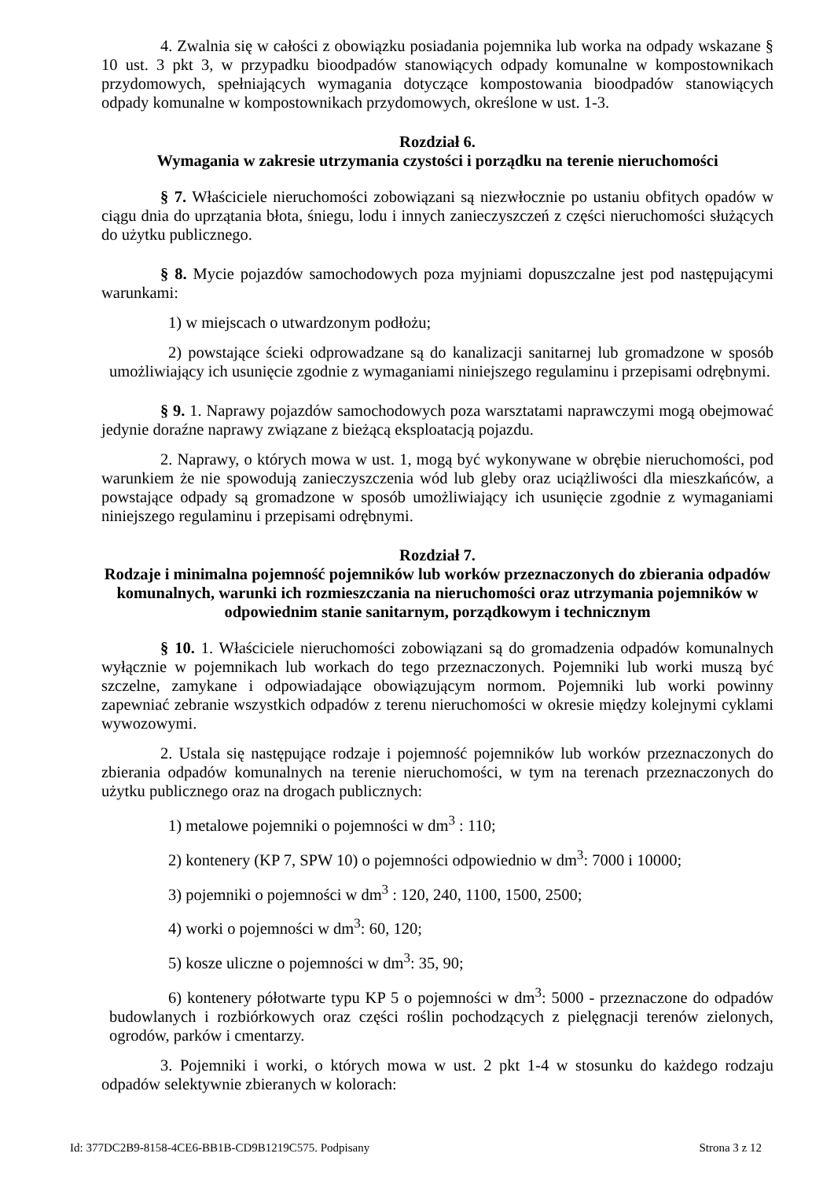4. Zwalnia się w całości z obowiązku posiadania pojemnika lub worka na odpady wskazane § 10 ust. 3 pkt 3, w przypadku bioodpadów stanowiących odpady komunalne w kompostownikach przydomowych, spełniających wymagania dotyczące kompostowania bioodpadów stanowiących odpady komunalne w kompostownikach przydomowych, określone w ust. 1-3.
Rozdział 6.
Wymagania w zakresie utrzymania czystości i porządku na terenie nieruchomości
§ 7. Właściciele nieruchomości zobowiązani są niezwłocznie po ustaniu obfitych opadów w ciągu dnia do uprzątania błota, śniegu, lodu i innych zanieczyszczeń z części nieruchomości służących do użytku publicznego.
§ 8. Mycie pojazdów samochodowych poza myjniami dopuszczalne jest pod następującymi warunkami:
1) w miejscach o utwardzonym podłożu;
2) powstające ścieki odprowadzane są do kanalizacji sanitarnej lub gromadzone w sposób umożliwiający ich usunięcie zgodnie z wymaganiami niniejszego regulaminu i przepisami odrębnymi.
§ 9. 1. Naprawy pojazdów samochodowych poza warsztatami naprawczymi mogą obejmować jedynie doraźne naprawy związane z bieżącą eksploatacją pojazdu.
2. Naprawy, o których mowa w ust. 1, mogą być wykonywane w obrębie nieruchomości, pod warunkiem że nie spowodują zanieczyszczenia wód lub gleby oraz uciążliwości dla mieszkańców, a powstające odpady są gromadzone w sposób umożliwiający ich usunięcie zgodnie z wymaganiami niniejszego regulaminu i przepisami odrębnymi.
Rozdział 7.
Rodzaje i minimalna pojemność pojemników lub worków przeznaczonych do zbierania odpadów komunalnych, warunki ich rozmieszczania na nieruchomości oraz utrzymania pojemników w odpowiednim stanie sanitarnym, porządkowym i technicznym
§ 10. 1. Właściciele nieruchomości zobowiązani są do gromadzenia odpadów komunalnych wyłącznie w pojemnikach lub workach do tego przeznaczonych. Pojemniki lub worki muszą być szczelne, zamykane i odpowiadające obowiązującym normom. Pojemniki lub worki powinny zapewniać zebranie wszystkich odpadów z terenu nieruchomości w okresie między kolejnymi cyklami wywozowymi.
2. Ustala się następujące rodzaje i pojemność pojemników lub worków przeznaczonych do zbierania odpadów komunalnych na terenie nieruchomości, w tym na terenach przeznaczonych do użytku publicznego oraz na drogach publicznych:
1) metalowe pojemniki o pojemności w dm<sup>3</sup> : 110;
2) kontenery (KP 7, SPW 10) o pojemności odpowiednio w dm<sup>3</sup>: 7000 i 10000;
3) pojemniki o pojemności w dm<sup>3</sup> : 120, 240, 1100, 1500, 2500;
4) worki o pojemności w dm<sup>3</sup>: 60, 120;
5) kosze uliczne o pojemności w dm<sup>3</sup>: 35, 90;
6) kontenery półotwarte typu KP 5 o pojemności w dm<sup>3</sup>: 5000 - przeznaczone do odpadów budowlanych i rozbiórkowych oraz części roślin pochodzących z pielęgnacji terenów zielonych, ogrodów, parków i cmentarzy.
3. Pojemniki i worki, o których mowa w ust. 2 pkt 1-4 w stosunku do każdego rodzaju odpadów selektywnie zbieranych w kolorach:
Id: 377DC2B9-8158-4CE6-BB1B-CD9B1219C575. Podpisany Strona 3 z 12